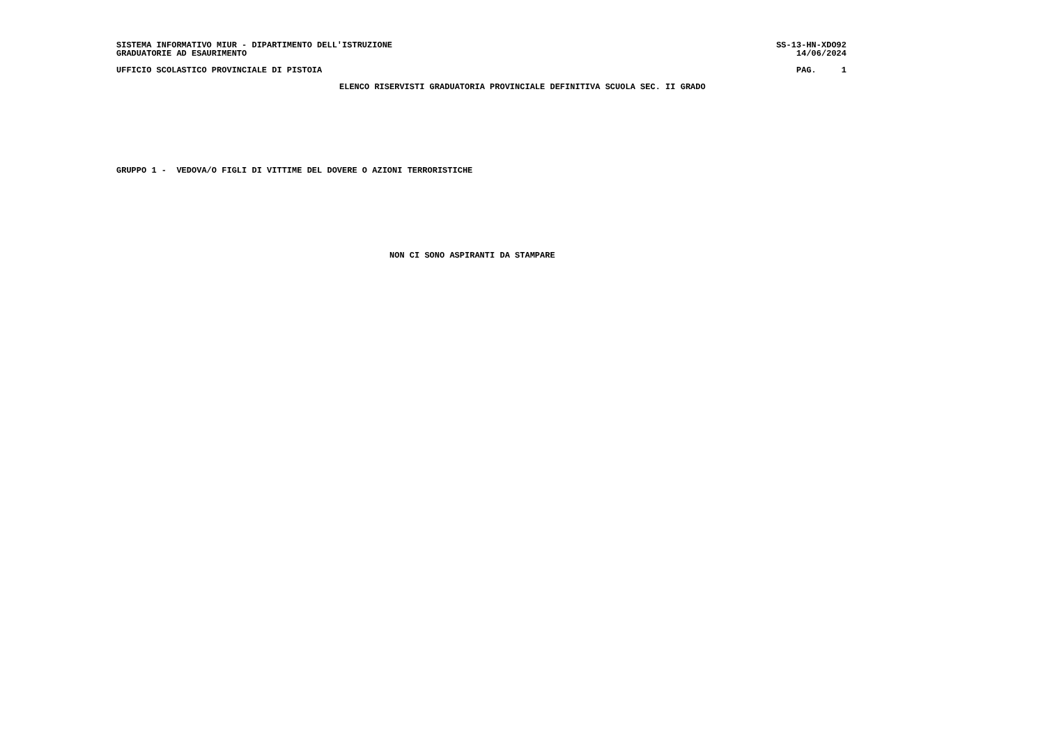SISTEMA INFORMATIVO MIUR - DIPARTIMENTO DELL'ISTRUZIONE SS-13-HN-XDO92
GRADUATORIE AD ESAURIMENTO 14/06/2024
UFFICIO SCOLASTICO PROVINCIALE DI PISTOIA PAG. 1
ELENCO RISERVISTI GRADUATORIA PROVINCIALE DEFINITIVA SCUOLA SEC. II GRADO
GRUPPO 1 - VEDOVA/O FIGLI DI VITTIME DEL DOVERE O AZIONI TERRORISTICHE
NON CI SONO ASPIRANTI DA STAMPARE